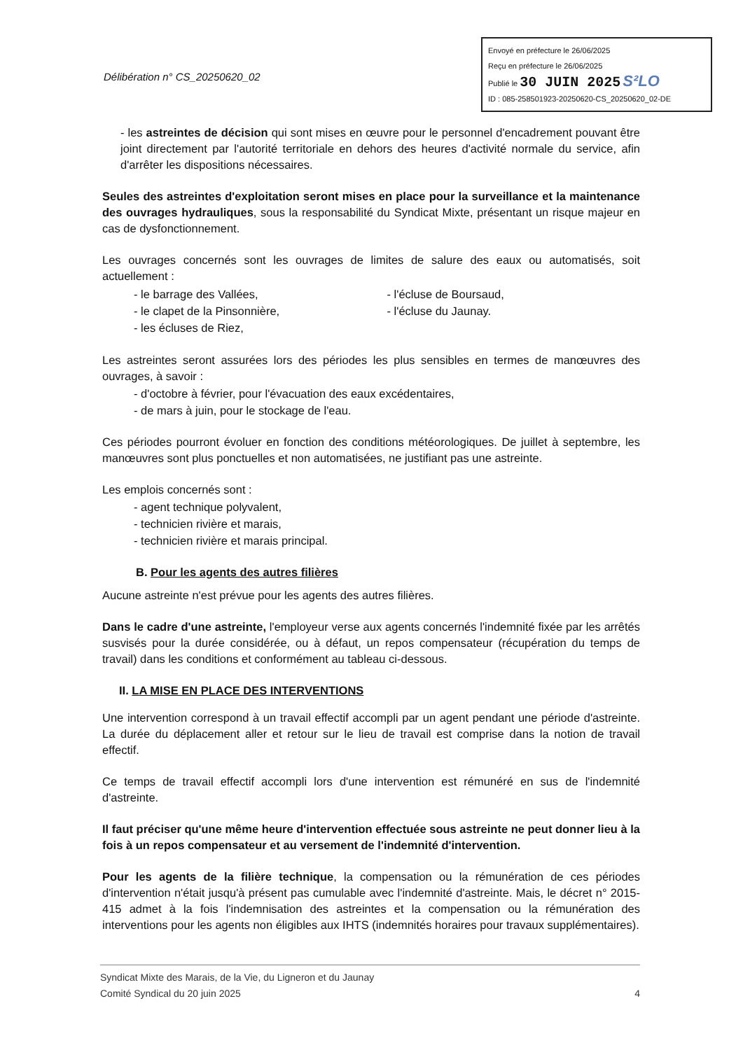Délibération n° CS_20250620_02
Envoyé en préfecture le 26/06/2025
Reçu en préfecture le 26/06/2025
Publié le 30 JUIN 2025 S²LO
ID : 085-258501923-20250620-CS_20250620_02-DE
- les astreintes de décision qui sont mises en œuvre pour le personnel d'encadrement pouvant être joint directement par l'autorité territoriale en dehors des heures d'activité normale du service, afin d'arrêter les dispositions nécessaires.
Seules des astreintes d'exploitation seront mises en place pour la surveillance et la maintenance des ouvrages hydrauliques, sous la responsabilité du Syndicat Mixte, présentant un risque majeur en cas de dysfonctionnement.
Les ouvrages concernés sont les ouvrages de limites de salure des eaux ou automatisés, soit actuellement :
- le barrage des Vallées,
- le clapet de la Pinsonnière,
- les écluses de Riez,
- l'écluse de Boursaud,
- l'écluse du Jaunay.
Les astreintes seront assurées lors des périodes les plus sensibles en termes de manœuvres des ouvrages, à savoir :
- d'octobre à février, pour l'évacuation des eaux excédentaires,
- de mars à juin, pour le stockage de l'eau.
Ces périodes pourront évoluer en fonction des conditions météorologiques. De juillet à septembre, les manœuvres sont plus ponctuelles et non automatisées, ne justifiant pas une astreinte.
Les emplois concernés sont :
- agent technique polyvalent,
- technicien rivière et marais,
- technicien rivière et marais principal.
B. Pour les agents des autres filières
Aucune astreinte n'est prévue pour les agents des autres filières.
Dans le cadre d'une astreinte, l'employeur verse aux agents concernés l'indemnité fixée par les arrêtés susvisés pour la durée considérée, ou à défaut, un repos compensateur (récupération du temps de travail) dans les conditions et conformément au tableau ci-dessous.
II. LA MISE EN PLACE DES INTERVENTIONS
Une intervention correspond à un travail effectif accompli par un agent pendant une période d'astreinte. La durée du déplacement aller et retour sur le lieu de travail est comprise dans la notion de travail effectif.
Ce temps de travail effectif accompli lors d'une intervention est rémunéré en sus de l'indemnité d'astreinte.
Il faut préciser qu'une même heure d'intervention effectuée sous astreinte ne peut donner lieu à la fois à un repos compensateur et au versement de l'indemnité d'intervention.
Pour les agents de la filière technique, la compensation ou la rémunération de ces périodes d'intervention n'était jusqu'à présent pas cumulable avec l'indemnité d'astreinte. Mais, le décret n° 2015-415 admet à la fois l'indemnisation des astreintes et la compensation ou la rémunération des interventions pour les agents non éligibles aux IHTS (indemnités horaires pour travaux supplémentaires).
Syndicat Mixte des Marais, de la Vie, du Ligneron et du Jaunay
Comité Syndical du 20 juin 2025 4